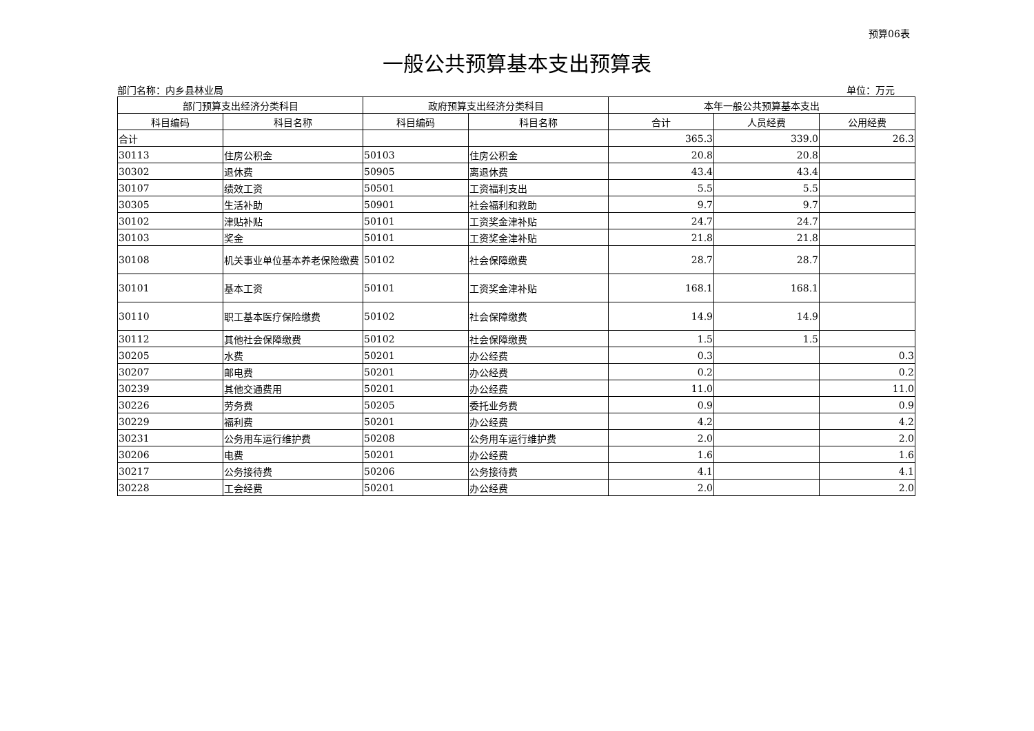预算06表
一般公共预算基本支出预算表
部门名称：内乡县林业局 单位：万元
| 部门预算支出经济分类科目 | | 政府预算支出经济分类科目 | | 本年一般公共预算基本支出 | | |
| --- | --- | --- | --- | --- | --- | --- |
| 科目编码 | 科目名称 | 科目编码 | 科目名称 | 合计 | 人员经费 | 公用经费 |
| 合计 | | | | 365.3 | 339.0 | 26.3 |
| 30113 | 住房公积金 | 50103 | 住房公积金 | 20.8 | 20.8 | |
| 30302 | 退休费 | 50905 | 离退休费 | 43.4 | 43.4 | |
| 30107 | 绩效工资 | 50501 | 工资福利支出 | 5.5 | 5.5 | |
| 30305 | 生活补助 | 50901 | 社会福利和救助 | 9.7 | 9.7 | |
| 30102 | 津贴补贴 | 50101 | 工资奖金津补贴 | 24.7 | 24.7 | |
| 30103 | 奖金 | 50101 | 工资奖金津补贴 | 21.8 | 21.8 | |
| 30108 | 机关事业单位基本养老保险缴费 | 50102 | 社会保障缴费 | 28.7 | 28.7 | |
| 30101 | 基本工资 | 50101 | 工资奖金津补贴 | 168.1 | 168.1 | |
| 30110 | 职工基本医疗保险缴费 | 50102 | 社会保障缴费 | 14.9 | 14.9 | |
| 30112 | 其他社会保障缴费 | 50102 | 社会保障缴费 | 1.5 | 1.5 | |
| 30205 | 水费 | 50201 | 办公经费 | 0.3 | | 0.3 |
| 30207 | 邮电费 | 50201 | 办公经费 | 0.2 | | 0.2 |
| 30239 | 其他交通费用 | 50201 | 办公经费 | 11.0 | | 11.0 |
| 30226 | 劳务费 | 50205 | 委托业务费 | 0.9 | | 0.9 |
| 30229 | 福利费 | 50201 | 办公经费 | 4.2 | | 4.2 |
| 30231 | 公务用车运行维护费 | 50208 | 公务用车运行维护费 | 2.0 | | 2.0 |
| 30206 | 电费 | 50201 | 办公经费 | 1.6 | | 1.6 |
| 30217 | 公务接待费 | 50206 | 公务接待费 | 4.1 | | 4.1 |
| 30228 | 工会经费 | 50201 | 办公经费 | 2.0 | | 2.0 |